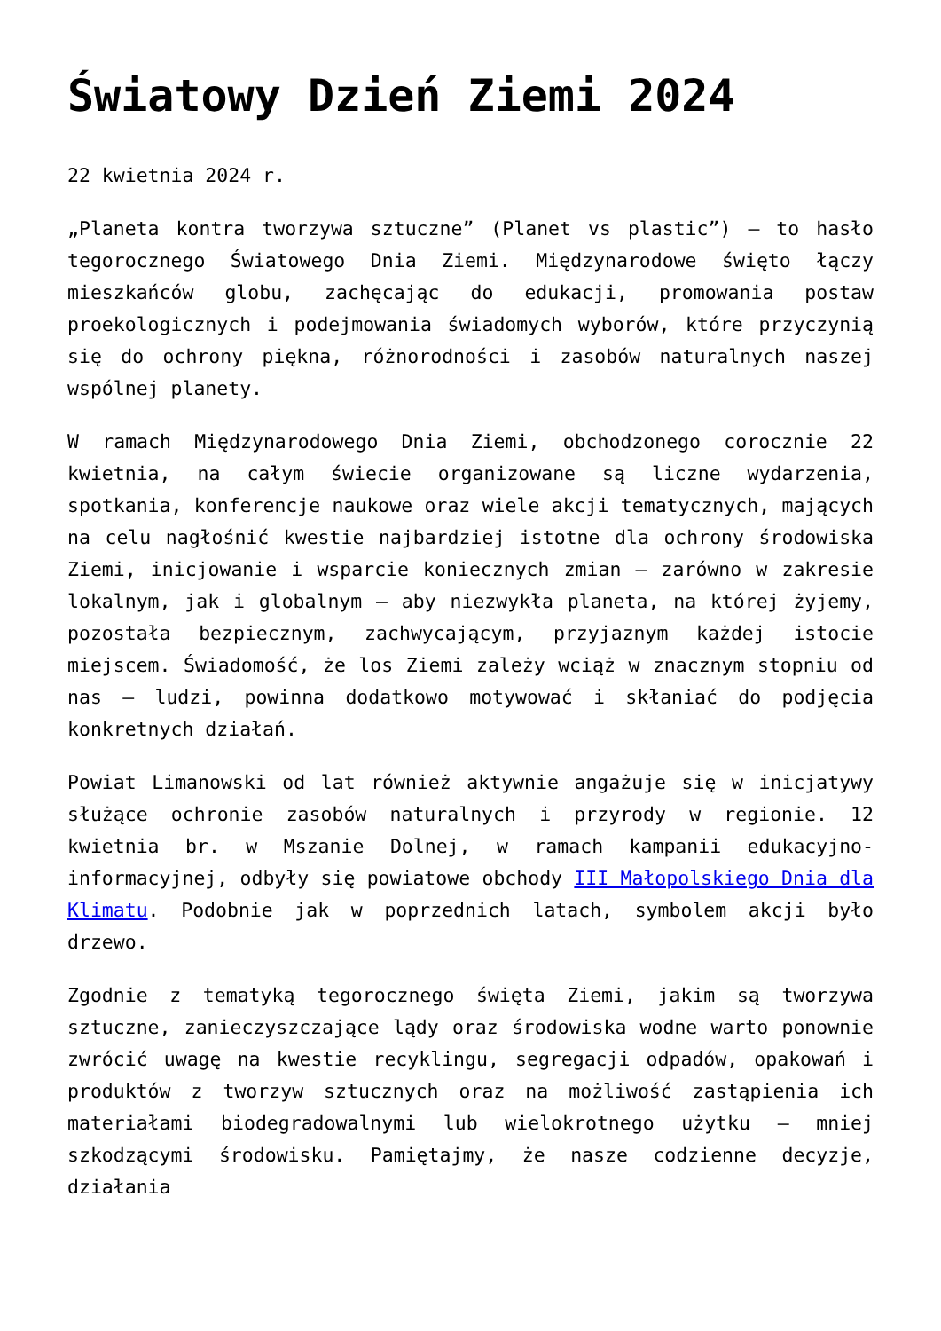Światowy Dzień Ziemi 2024
22 kwietnia 2024 r.
„Planeta kontra tworzywa sztuczne” (Planet vs plastic”) – to hasło tegorocznego Światowego Dnia Ziemi. Międzynarodowe święto łączy mieszkańców globu, zachęcając do edukacji, promowania postaw proekologicznych i podejmowania świadomych wyborów, które przyczynią się do ochrony piękna, różnorodności i zasobów naturalnych naszej wspólnej planety.
W ramach Międzynarodowego Dnia Ziemi, obchodzonego corocznie 22 kwietnia, na całym świecie organizowane są liczne wydarzenia, spotkania, konferencje naukowe oraz wiele akcji tematycznych, mających na celu nagłośnić kwestie najbardziej istotne dla ochrony środowiska Ziemi, inicjowanie i wsparcie koniecznych zmian – zarówno w zakresie lokalnym, jak i globalnym – aby niezwykła planeta, na której żyjemy, pozostała bezpiecznym, zachwycającym, przyjaznym każdej istocie miejscem. Świadomość, że los Ziemi zależy wciąż w znacznym stopniu od nas – ludzi, powinna dodatkowo motywować i skłaniać do podjęcia konkretnych działań.
Powiat Limanowski od lat również aktywnie angażuje się w inicjatywy służące ochronie zasobów naturalnych i przyrody w regionie. 12 kwietnia br. w Mszanie Dolnej, w ramach kampanii edukacyjno-informacyjnej, odbyły się powiatowe obchody III Małopolskiego Dnia dla Klimatu. Podobnie jak w poprzednich latach, symbolem akcji było drzewo.
Zgodnie z tematyką tegorocznego święta Ziemi, jakim są tworzywa sztuczne, zanieczyszczające lądy oraz środowiska wodne warto ponownie zwrócić uwagę na kwestie recyklingu, segregacji odpadów, opakowań i produktów z tworzyw sztucznych oraz na możliwość zastąpienia ich materiałami biodegradowalnymi lub wielokrotnego użytku – mniej szkodzącymi środowisku. Pamiętajmy, że nasze codzienne decyzje, działania